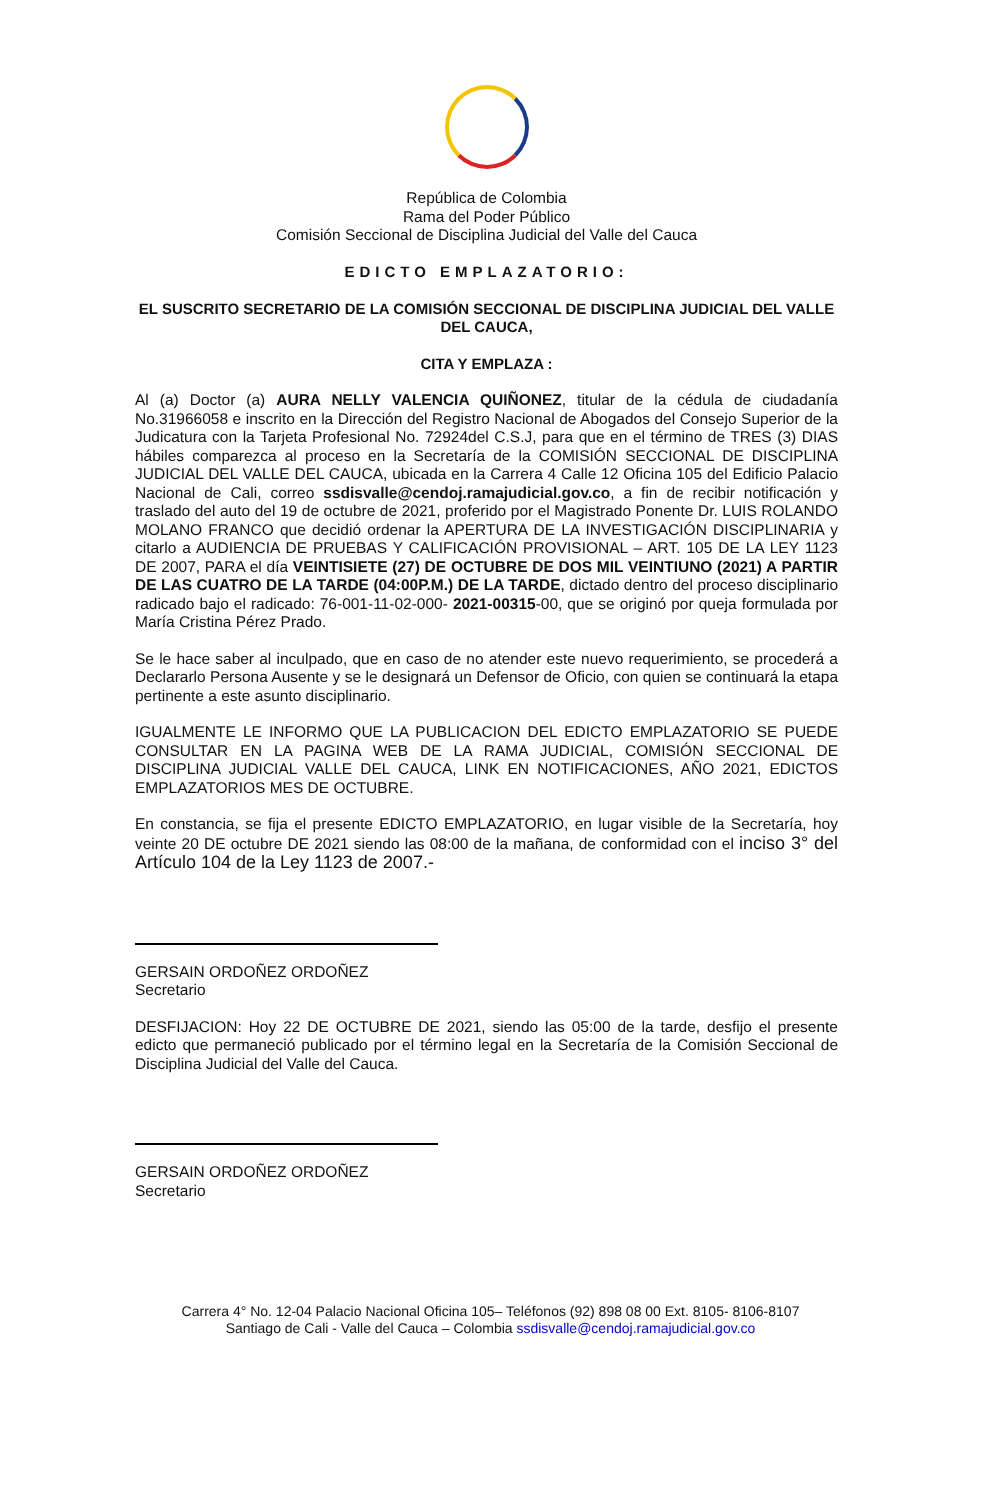República de Colombia
Rama del Poder Público
Comisión Seccional de Disciplina Judicial del Valle del Cauca
EDICTO EMPLAZATORIO:
EL SUSCRITO SECRETARIO DE LA COMISIÓN SECCIONAL DE DISCIPLINA JUDICIAL DEL VALLE DEL CAUCA,
CITA Y EMPLAZA :
Al (a) Doctor (a) AURA NELLY VALENCIA QUIÑONEZ, titular de la cédula de ciudadanía No.31966058 e inscrito en la Dirección del Registro Nacional de Abogados del Consejo Superior de la Judicatura con la Tarjeta Profesional No. 72924del C.S.J, para que en el término de TRES (3) DIAS hábiles comparezca al proceso en la Secretaría de la COMISIÓN SECCIONAL DE DISCIPLINA JUDICIAL DEL VALLE DEL CAUCA, ubicada en la Carrera 4 Calle 12 Oficina 105 del Edificio Palacio Nacional de Cali, correo ssdisvalle@cendoj.ramajudicial.gov.co, a fin de recibir notificación y traslado del auto del 19 de octubre de 2021, proferido por el Magistrado Ponente Dr. LUIS ROLANDO MOLANO FRANCO que decidió ordenar la APERTURA DE LA INVESTIGACIÓN DISCIPLINARIA y citarlo a AUDIENCIA DE PRUEBAS Y CALIFICACIÓN PROVISIONAL – ART. 105 DE LA LEY 1123 DE 2007, PARA el día VEINTISIETE (27) DE OCTUBRE DE DOS MIL VEINTIUNO (2021) A PARTIR DE LAS CUATRO DE LA TARDE (04:00P.M.) DE LA TARDE, dictado dentro del proceso disciplinario radicado bajo el radicado: 76-001-11-02-000- 2021-00315-00, que se originó por queja formulada por María Cristina Pérez Prado.
Se le hace saber al inculpado, que en caso de no atender este nuevo requerimiento, se procederá a Declararlo Persona Ausente y se le designará un Defensor de Oficio, con quien se continuará la etapa pertinente a este asunto disciplinario.
IGUALMENTE LE INFORMO QUE LA PUBLICACION DEL EDICTO EMPLAZATORIO SE PUEDE CONSULTAR EN LA PAGINA WEB DE LA RAMA JUDICIAL, COMISIÓN SECCIONAL DE DISCIPLINA JUDICIAL VALLE DEL CAUCA, LINK EN NOTIFICACIONES, AÑO 2021, EDICTOS EMPLAZATORIOS MES DE OCTUBRE.
En constancia, se fija el presente EDICTO EMPLAZATORIO, en lugar visible de la Secretaría, hoy veinte 20 DE octubre DE 2021 siendo las 08:00 de la mañana, de conformidad con el inciso 3° del Artículo 104 de la Ley 1123 de 2007.-
GERSAIN ORDOÑEZ ORDOÑEZ
Secretario
DESFIJACION: Hoy 22 DE OCTUBRE DE 2021, siendo las 05:00 de la tarde, desfijo el presente edicto que permaneció publicado por el término legal en la Secretaría de la Comisión Seccional de Disciplina Judicial del Valle del Cauca.
GERSAIN ORDOÑEZ ORDOÑEZ
Secretario
Carrera 4° No. 12-04 Palacio Nacional Oficina 105– Teléfonos (92) 898 08 00 Ext. 8105- 8106-8107
Santiago de Cali - Valle del Cauca – Colombia ssdisvalle@cendoj.ramajudicial.gov.co